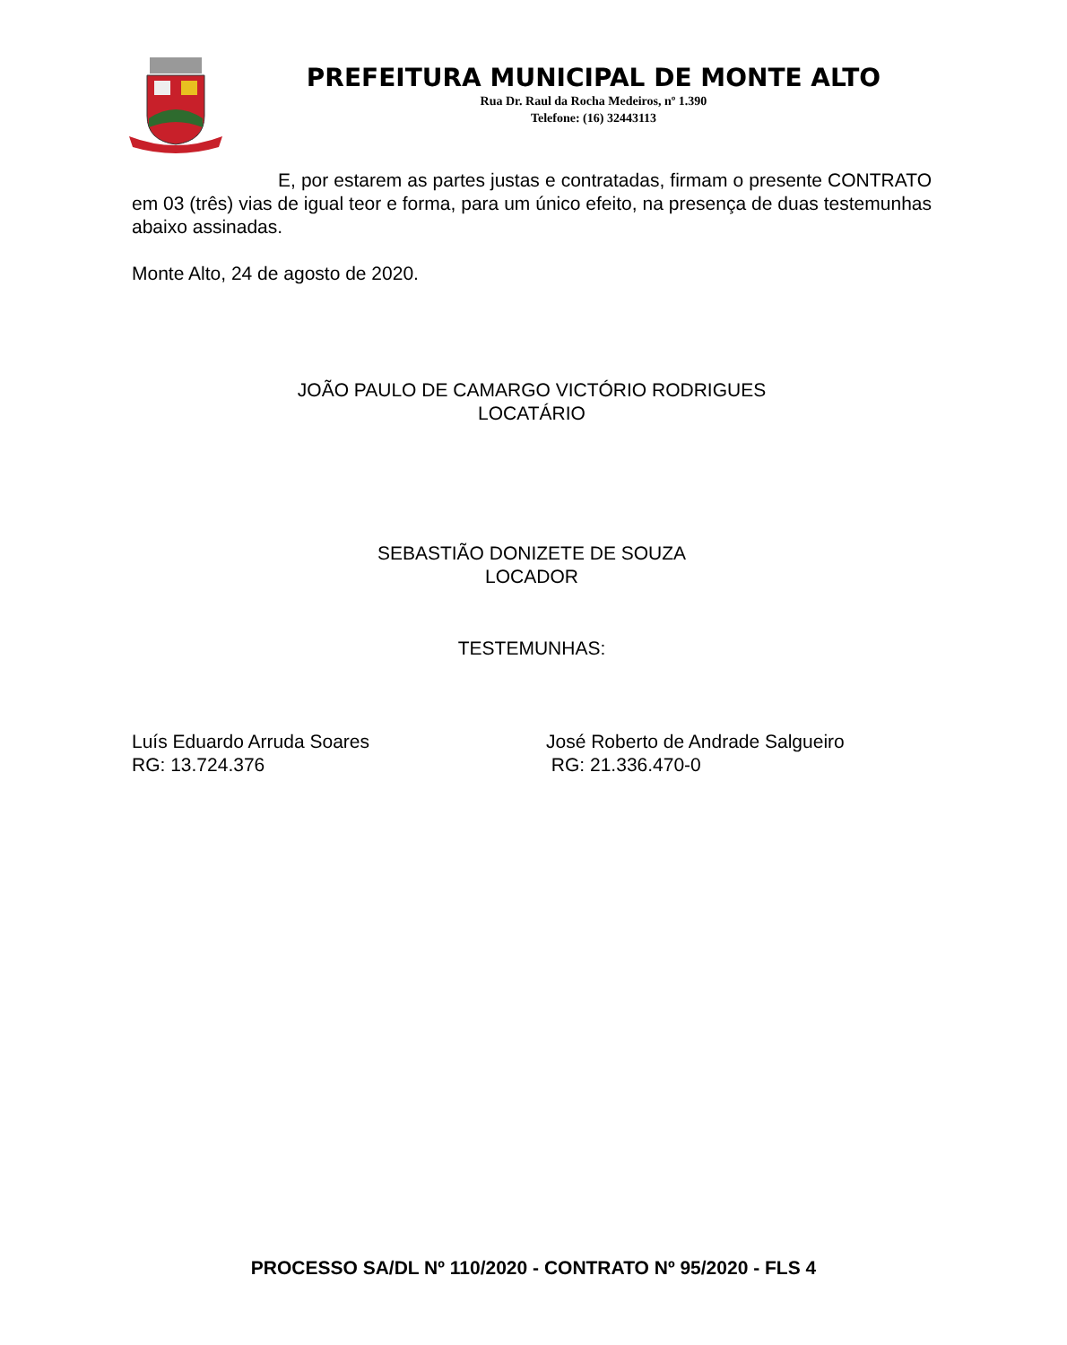PREFEITURA MUNICIPAL DE MONTE ALTO
Rua Dr. Raul da Rocha Medeiros, nº 1.390
Telefone: (16) 32443113
E, por estarem as partes justas e contratadas, firmam o presente CONTRATO em 03 (três) vias de igual teor e forma, para um único efeito, na presença de duas testemunhas abaixo assinadas.
Monte Alto, 24 de agosto de 2020.
JOÃO PAULO DE CAMARGO VICTÓRIO RODRIGUES
LOCATÁRIO
SEBASTIÃO DONIZETE DE SOUZA
LOCADOR
TESTEMUNHAS:
Luís Eduardo Arruda Soares
RG: 13.724.376
José Roberto de Andrade Salgueiro
RG: 21.336.470-0
PROCESSO SA/DL Nº 110/2020 - CONTRATO Nº 95/2020 - FLS 4